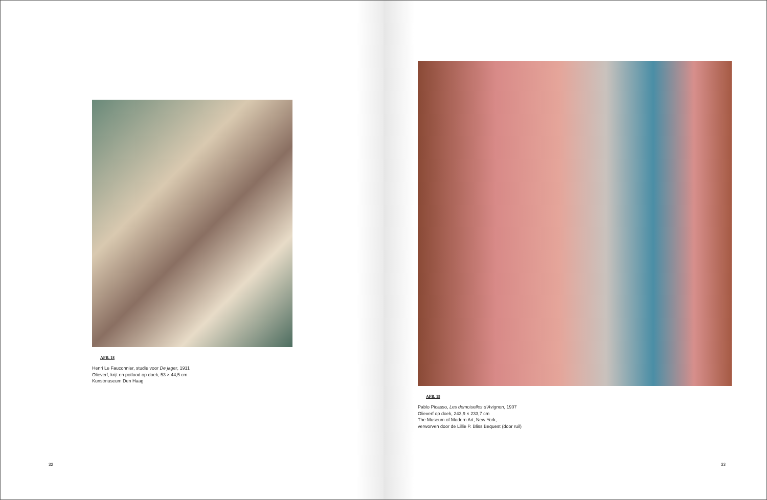AFB. 18
Henri Le Fauconnier, studie voor De jager, 1911
Olieverf, krijt en potlood op doek, 53 × 44,5 cm
Kunstmuseum Den Haag
32
AFB. 19
Pablo Picasso, Les demoiselles d’Avignon, 1907
Olieverf op doek, 243,9 × 233,7 cm
The Museum of Modern Art, New York,
verworven door de Lillie P. Bliss Bequest (door ruil)
33